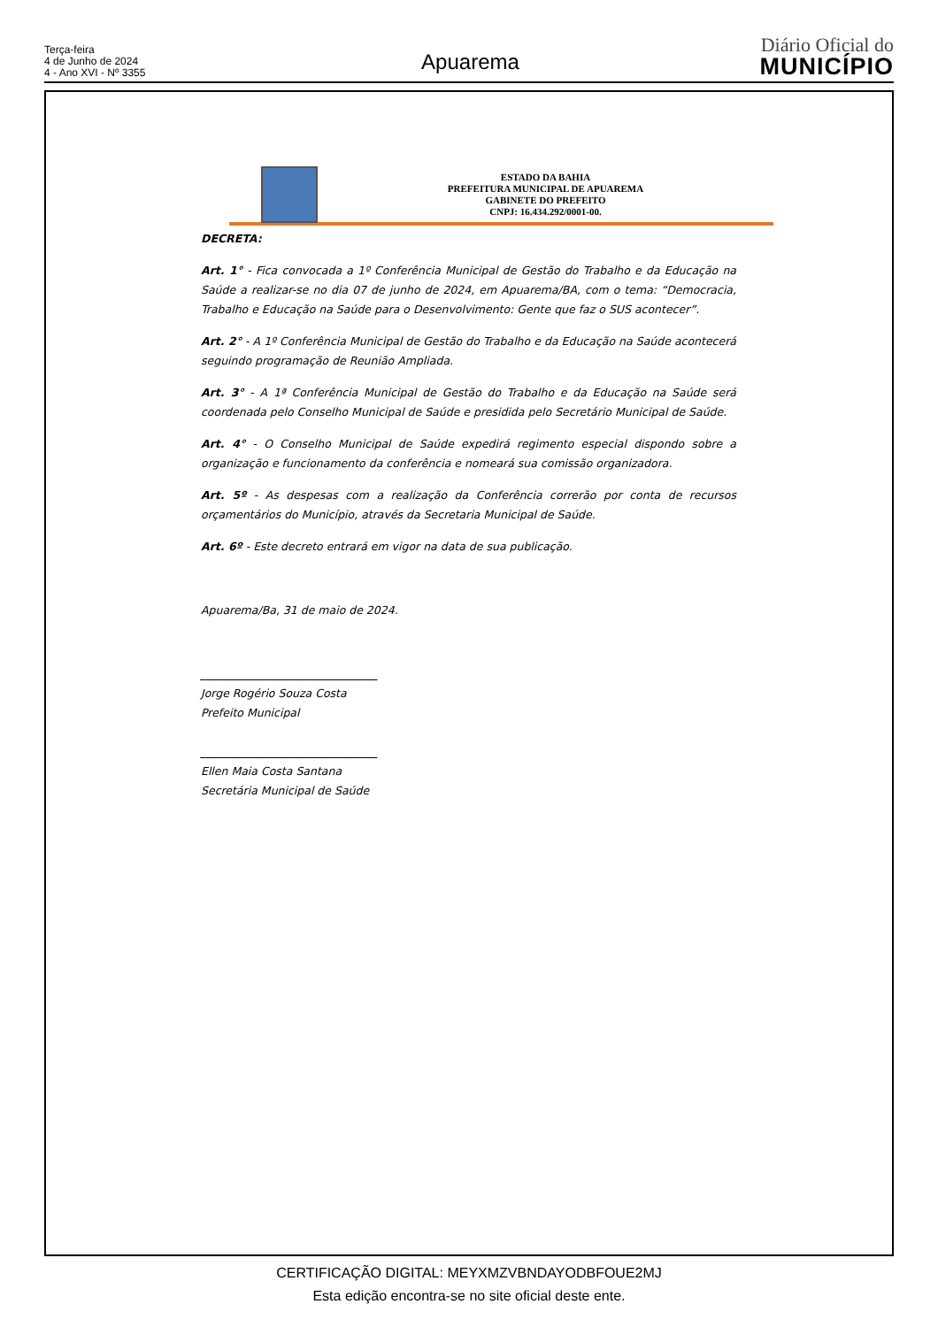Terça-feira
4 de Junho de 2024
4 - Ano XVI - Nº 3355
Apuarema
Diário Oficial do
MUNICÍPIO
ESTADO DA BAHIA
PREFEITURA MUNICIPAL DE APUAREMA
GABINETE DO PREFEITO
CNPJ: 16.434.292/0001-00.
DECRETA:
Art. 1° - Fica convocada a 1º Conferência Municipal de Gestão do Trabalho e da Educação na Saúde a realizar-se no dia 07 de junho de 2024, em Apuarema/BA, com o tema: “Democracia, Trabalho e Educação na Saúde para o Desenvolvimento: Gente que faz o SUS acontecer”.
Art. 2° - A 1º Conferência Municipal de Gestão do Trabalho e da Educação na Saúde acontecerá seguindo programação de Reunião Ampliada.
Art. 3° - A 1ª Conferência Municipal de Gestão do Trabalho e da Educação na Saúde será coordenada pelo Conselho Municipal de Saúde e presidida pelo Secretário Municipal de Saúde.
Art. 4° - O Conselho Municipal de Saúde expedirá regimento especial dispondo sobre a organização e funcionamento da conferência e nomeará sua comissão organizadora.
Art. 5º - As despesas com a realização da Conferência correrão por conta de recursos orçamentários do Município, através da Secretaria Municipal de Saúde.
Art. 6º - Este decreto entrará em vigor na data de sua publicação.
Apuarema/Ba, 31 de maio de 2024.
________________________________
Jorge Rogério Souza Costa
Prefeito Municipal
________________________________
Ellen Maia Costa Santana
Secretária Municipal de Saúde
CERTIFICAÇÃO DIGITAL: MEYXMZVBNDAYODBFOUE2MJ
Esta edição encontra-se no site oficial deste ente.